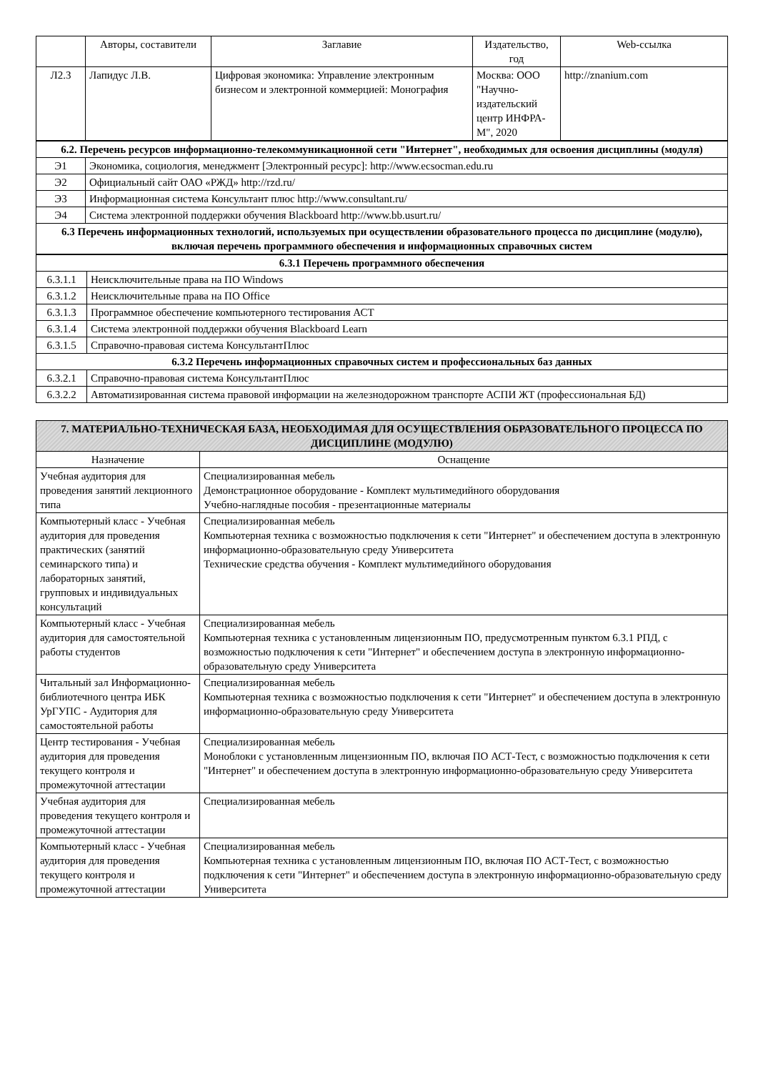| | Авторы, составители | Заглавие | Издательство, год | Web-ссылка |
| --- | --- | --- | --- | --- |
| Л2.3 | Лапидус Л.В. | Цифровая экономика: Управление электронным бизнесом и электронной коммерцией: Монография | Москва: ООО "Научно-издательский центр ИНФРА-М", 2020 | http://znanium.com |
| 6.2. Перечень ресурсов информационно-телекоммуникационной сети "Интернет", необходимых для освоения дисциплины (модуля) | |
| Э1 | Экономика, социология, менеджмент [Электронный ресурс]: http://www.ecsocman.edu.ru |
| Э2 | Официальный сайт ОАО «РЖД» http://rzd.ru/ |
| Э3 | Информационная система Консультант плюс http://www.consultant.ru/ |
| Э4 | Система электронной поддержки обучения Blackboard http://www.bb.usurt.ru/ |
| 6.3 Перечень информационных технологий, используемых при осуществлении образовательного процесса по дисциплине (модулю), включая перечень программного обеспечения и информационных справочных систем | |
| 6.3.1 Перечень программного обеспечения | |
| 6.3.1.1 | Неисключительные права на ПО Windows |
| 6.3.1.2 | Неисключительные права на ПО Office |
| 6.3.1.3 | Программное обеспечение компьютерного тестирования АСТ |
| 6.3.1.4 | Система электронной поддержки обучения Blackboard Learn |
| 6.3.1.5 | Справочно-правовая система КонсультантПлюс |
| 6.3.2 Перечень информационных справочных систем и профессиональных баз данных | |
| 6.3.2.1 | Справочно-правовая система КонсультантПлюс |
| 6.3.2.2 | Автоматизированная система правовой информации на железнодорожном транспорте АСПИ ЖТ (профессиональная БД) |
| 7. МАТЕРИАЛЬНО-ТЕХНИЧЕСКАЯ БАЗА, НЕОБХОДИМАЯ ДЛЯ ОСУЩЕСТВЛЕНИЯ ОБРАЗОВАТЕЛЬНОГО ПРОЦЕССА ПО ДИСЦИПЛИНЕ (МОДУЛЮ) | |
| Назначение | Оснащение |
| Учебная аудитория для проведения занятий лекционного типа | Специализированная мебель Демонстрационное оборудование - Комплект мультимедийного оборудования Учебно-наглядные пособия - презентационные материалы |
| Компьютерный класс - Учебная аудитория для проведения практических (занятий семинарского типа) и лабораторных занятий, групповых и индивидуальных консультаций | Специализированная мебель Компьютерная техника с возможностью подключения к сети "Интернет" и обеспечением доступа в электронную информационно-образовательную среду Университета Технические средства обучения - Комплект мультимедийного оборудования |
| Компьютерный класс - Учебная аудитория для самостоятельной работы студентов | Специализированная мебель Компьютерная техника с установленным лицензионным ПО, предусмотренным пунктом 6.3.1 РПД, с возможностью подключения к сети "Интернет" и обеспечением доступа в электронную информационно-образовательную среду Университета |
| Читальный зал Информационно-библиотечного центра ИБК УрГУПС - Аудитория для самостоятельной работы | Специализированная мебель Компьютерная техника с возможностью подключения к сети "Интернет" и обеспечением доступа в электронную информационно-образовательную среду Университета |
| Центр тестирования - Учебная аудитория для проведения текущего контроля и промежуточной аттестации | Специализированная мебель Моноблоки с установленным лицензионным ПО, включая ПО АСТ-Тест, с возможностью подключения к сети "Интернет" и обеспечением доступа в электронную информационно-образовательную среду Университета |
| Учебная аудитория для проведения текущего контроля и промежуточной аттестации | Специализированная мебель |
| Компьютерный класс - Учебная аудитория для проведения текущего контроля и промежуточной аттестации | Специализированная мебель Компьютерная техника с установленным лицензионным ПО, включая ПО АСТ-Тест, с возможностью подключения к сети "Интернет" и обеспечением доступа в электронную информационно-образовательную среду Университета |